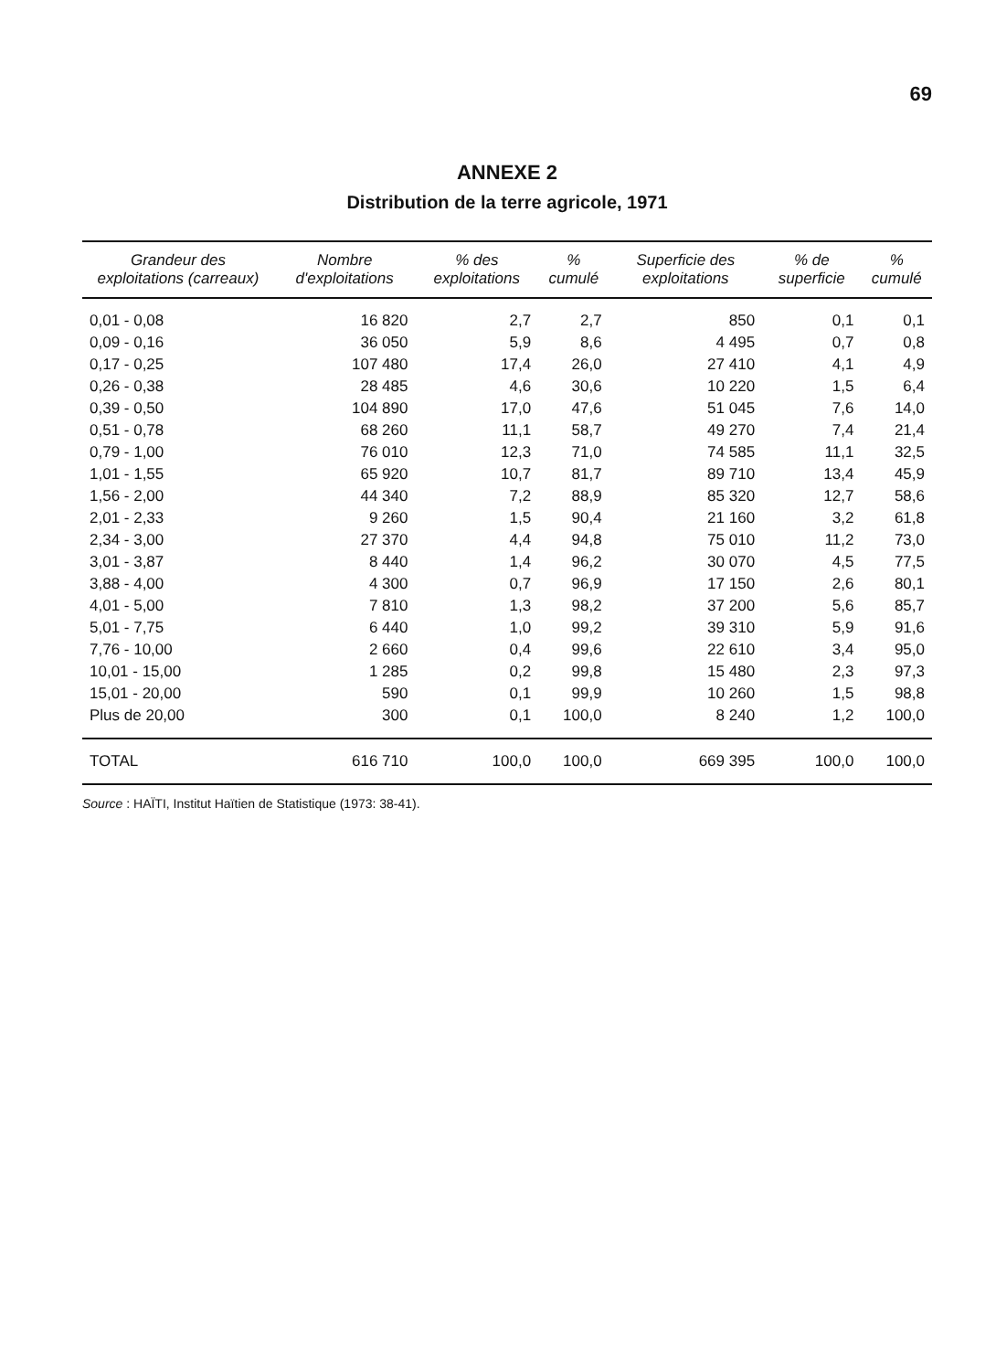69
ANNEXE 2
Distribution de la terre agricole, 1971
| Grandeur des exploitations (carreaux) | Nombre d'exploitations | % des exploitations | % cumulé | Superficie des exploitations | % de superficie | % cumulé |
| --- | --- | --- | --- | --- | --- | --- |
| 0,01 - 0,08 | 16 820 | 2,7 | 2,7 | 850 | 0,1 | 0,1 |
| 0,09 - 0,16 | 36 050 | 5,9 | 8,6 | 4 495 | 0,7 | 0,8 |
| 0,17 - 0,25 | 107 480 | 17,4 | 26,0 | 27 410 | 4,1 | 4,9 |
| 0,26 - 0,38 | 28 485 | 4,6 | 30,6 | 10 220 | 1,5 | 6,4 |
| 0,39 - 0,50 | 104 890 | 17,0 | 47,6 | 51 045 | 7,6 | 14,0 |
| 0,51 - 0,78 | 68 260 | 11,1 | 58,7 | 49 270 | 7,4 | 21,4 |
| 0,79 - 1,00 | 76 010 | 12,3 | 71,0 | 74 585 | 11,1 | 32,5 |
| 1,01 - 1,55 | 65 920 | 10,7 | 81,7 | 89 710 | 13,4 | 45,9 |
| 1,56 - 2,00 | 44 340 | 7,2 | 88,9 | 85 320 | 12,7 | 58,6 |
| 2,01 - 2,33 | 9 260 | 1,5 | 90,4 | 21 160 | 3,2 | 61,8 |
| 2,34 - 3,00 | 27 370 | 4,4 | 94,8 | 75 010 | 11,2 | 73,0 |
| 3,01 - 3,87 | 8 440 | 1,4 | 96,2 | 30 070 | 4,5 | 77,5 |
| 3,88 - 4,00 | 4 300 | 0,7 | 96,9 | 17 150 | 2,6 | 80,1 |
| 4,01 - 5,00 | 7 810 | 1,3 | 98,2 | 37 200 | 5,6 | 85,7 |
| 5,01 - 7,75 | 6 440 | 1,0 | 99,2 | 39 310 | 5,9 | 91,6 |
| 7,76 - 10,00 | 2 660 | 0,4 | 99,6 | 22 610 | 3,4 | 95,0 |
| 10,01 - 15,00 | 1 285 | 0,2 | 99,8 | 15 480 | 2,3 | 97,3 |
| 15,01 - 20,00 | 590 | 0,1 | 99,9 | 10 260 | 1,5 | 98,8 |
| Plus de 20,00 | 300 | 0,1 | 100,0 | 8 240 | 1,2 | 100,0 |
| TOTAL | 616 710 | 100,0 | 100,0 | 669 395 | 100,0 | 100,0 |
Source : HAÏTI, Institut Haïtien de Statistique (1973: 38-41).